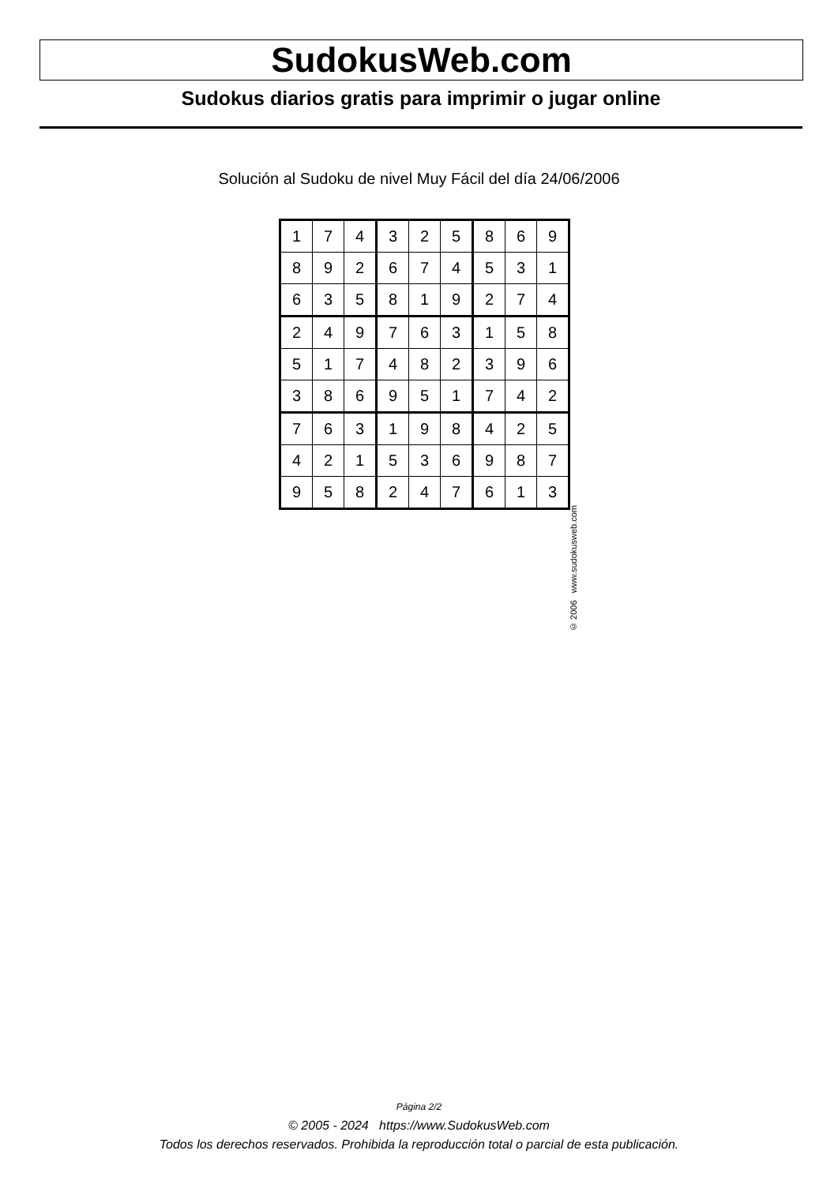SudokusWeb.com
Sudokus diarios gratis para imprimir o jugar online
Solución al Sudoku de nivel Muy Fácil del día 24/06/2006
| 1 | 7 | 4 | 3 | 2 | 5 | 8 | 6 | 9 |
| 8 | 9 | 2 | 6 | 7 | 4 | 5 | 3 | 1 |
| 6 | 3 | 5 | 8 | 1 | 9 | 2 | 7 | 4 |
| 2 | 4 | 9 | 7 | 6 | 3 | 1 | 5 | 8 |
| 5 | 1 | 7 | 4 | 8 | 2 | 3 | 9 | 6 |
| 3 | 8 | 6 | 9 | 5 | 1 | 7 | 4 | 2 |
| 7 | 6 | 3 | 1 | 9 | 8 | 4 | 2 | 5 |
| 4 | 2 | 1 | 5 | 3 | 6 | 9 | 8 | 7 |
| 9 | 5 | 8 | 2 | 4 | 7 | 6 | 1 | 3 |
© 2006 www.sudokusweb.com
Página 2/2
© 2005 - 2024 https://www.SudokusWeb.com
Todos los derechos reservados. Prohibida la reproducción total o parcial de esta publicación.